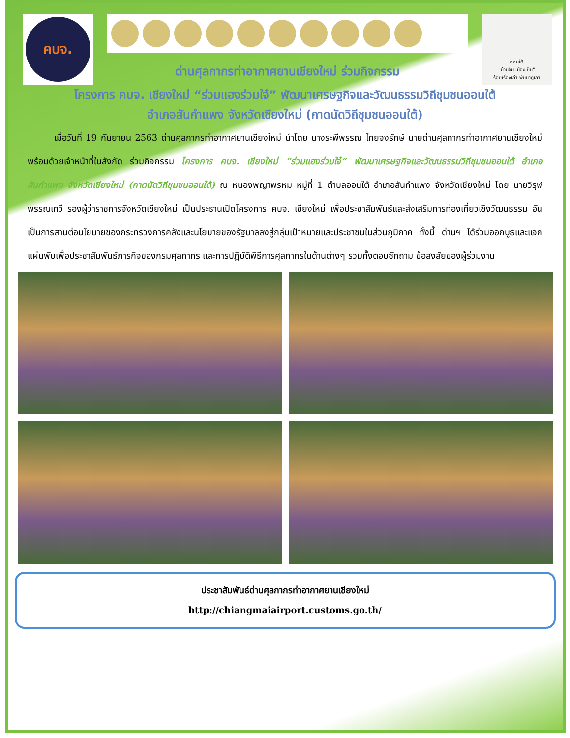คบจ.
ด่านศุลกากรท่าอากาศยานเชียงใหม่ ร่วมกิจกรรม
ออนใต้
"บ้านจุ้ม เมืองเย็น"
ร้อยเรื่องเล่า พันนาฎเลา
โครงการ คบจ. เชียงใหม่ “ร่วมแฮงร่วมใจ๋” พัฒนาเศรษฐกิจและวัฒนธรรมวิถีชุมชนออนใต้
อำเภอสันกำแพง จังหวัดเชียงใหม่ (กาดนัดวิถีชุมชนออนใต้)
   เมื่อวันที่ 19 กันยายน 2563 ด่านศุลกากรท่าอากาศยานเชียงใหม่ นำโดย นางระพีพรรณ ไทยจงรักษ์ นายด่านศุลกากรท่าอากาศยานเชียงใหม่ พร้อมด้วยเจ้าหน้าที่ในสังกัด ร่วมกิจกรรม โครงการ คบจ. เชียงใหม่ “ร่วมแฮงร่วมใจ๋” พัฒนาเศรษฐกิจและวัฒนธรรมวิถีชุมชนออนใต้ อำเภอสันกำแพง จังหวัดเชียงใหม่ (กาดนัดวิถีชุมชนออนใต้) ณ หนองพญาพรหม หมู่ที่ 1 ตำบลออนใต้ อำเภอสันกำแพง จังหวัดเชียงใหม่ โดย นายวิรุฬ พรรณเทวี รองผู้ว่าราชการจังหวัดเชียงใหม่ เป็นประธานเปิดโครงการ คบจ. เชียงใหม่ เพื่อประชาสัมพันธ์และส่งเสริมการท่องเที่ยวเชิงวัฒนธรรม อันเป็นการสานต่อนโยบายของกระทรวงการคลังและนโยบายของรัฐบาลลงสู่กลุ่มเป้าหมายและประชาชนในส่วนภูมิภาค ทั้งนี้ ด่านฯ ได้ร่วมออกบูธและแจกแผ่นพับเพื่อประชาสัมพันธ์ภารกิจของกรมศุลกากร และการปฏิบัติพิธีการศุลกากรในด้านต่างๆ รวมทั้งตอบซักถาม ข้อสงสัยของผู้ร่วมงาน
ประชาสัมพันธ์ด่านศุลกากรท่าอากาศยานเชียงใหม่
http://chiangmaiairport.customs.go.th/